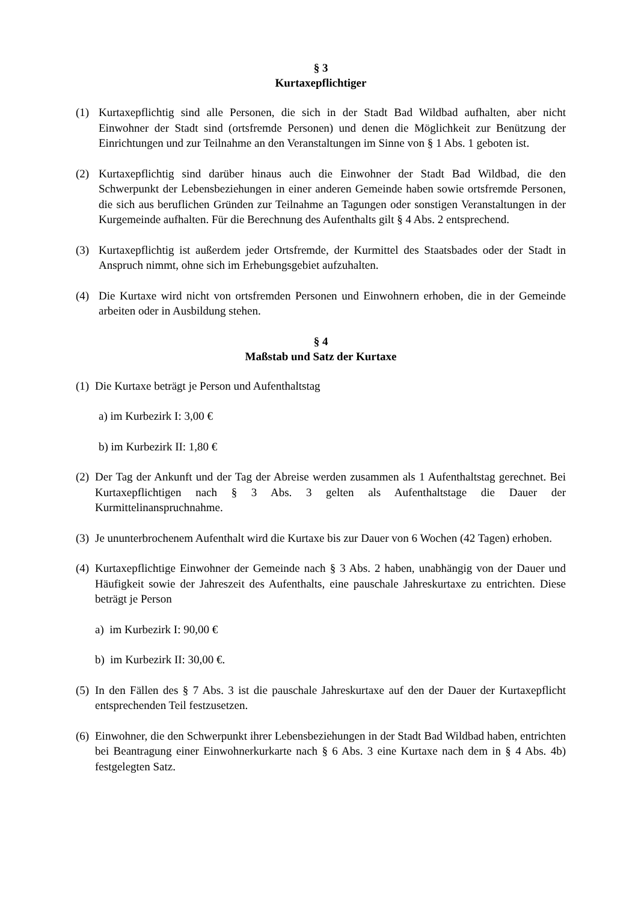§ 3
Kurtaxepflichtiger
(1) Kurtaxepflichtig sind alle Personen, die sich in der Stadt Bad Wildbad aufhalten, aber nicht Einwohner der Stadt sind (ortsfremde Personen) und denen die Möglichkeit zur Benützung der Einrichtungen und zur Teilnahme an den Veranstaltungen im Sinne von § 1 Abs. 1 geboten ist.
(2) Kurtaxepflichtig sind darüber hinaus auch die Einwohner der Stadt Bad Wildbad, die den Schwerpunkt der Lebensbeziehungen in einer anderen Gemeinde haben sowie ortsfremde Personen, die sich aus beruflichen Gründen zur Teilnahme an Tagungen oder sonstigen Veranstaltungen in der Kurgemeinde aufhalten. Für die Berechnung des Aufenthalts gilt § 4 Abs. 2 entsprechend.
(3) Kurtaxepflichtig ist außerdem jeder Ortsfremde, der Kurmittel des Staatsbades oder der Stadt in Anspruch nimmt, ohne sich im Erhebungsgebiet aufzuhalten.
(4) Die Kurtaxe wird nicht von ortsfremden Personen und Einwohnern erhoben, die in der Gemeinde arbeiten oder in Ausbildung stehen.
§ 4
Maßstab und Satz der Kurtaxe
(1) Die Kurtaxe beträgt je Person und Aufenthaltstag
a) im Kurbezirk I: 3,00 €
b) im Kurbezirk II: 1,80 €
(2) Der Tag der Ankunft und der Tag der Abreise werden zusammen als 1 Aufenthaltstag gerechnet. Bei Kurtaxepflichtigen nach § 3 Abs. 3 gelten als Aufenthaltstage die Dauer der Kurmittelinanspruchnahme.
(3) Je ununterbrochenem Aufenthalt wird die Kurtaxe bis zur Dauer von 6 Wochen (42 Tagen) erhoben.
(4) Kurtaxepflichtige Einwohner der Gemeinde nach § 3 Abs. 2 haben, unabhängig von der Dauer und Häufigkeit sowie der Jahreszeit des Aufenthalts, eine pauschale Jahreskurtaxe zu entrichten. Diese beträgt je Person
a) im Kurbezirk I: 90,00 €
b) im Kurbezirk II: 30,00 €.
(5) In den Fällen des § 7 Abs. 3 ist die pauschale Jahreskurtaxe auf den der Dauer der Kurtaxepflicht entsprechenden Teil festzusetzen.
(6) Einwohner, die den Schwerpunkt ihrer Lebensbeziehungen in der Stadt Bad Wildbad haben, entrichten bei Beantragung einer Einwohnerkurkarte nach § 6 Abs. 3 eine Kurtaxe nach dem in § 4 Abs. 4b) festgelegten Satz.